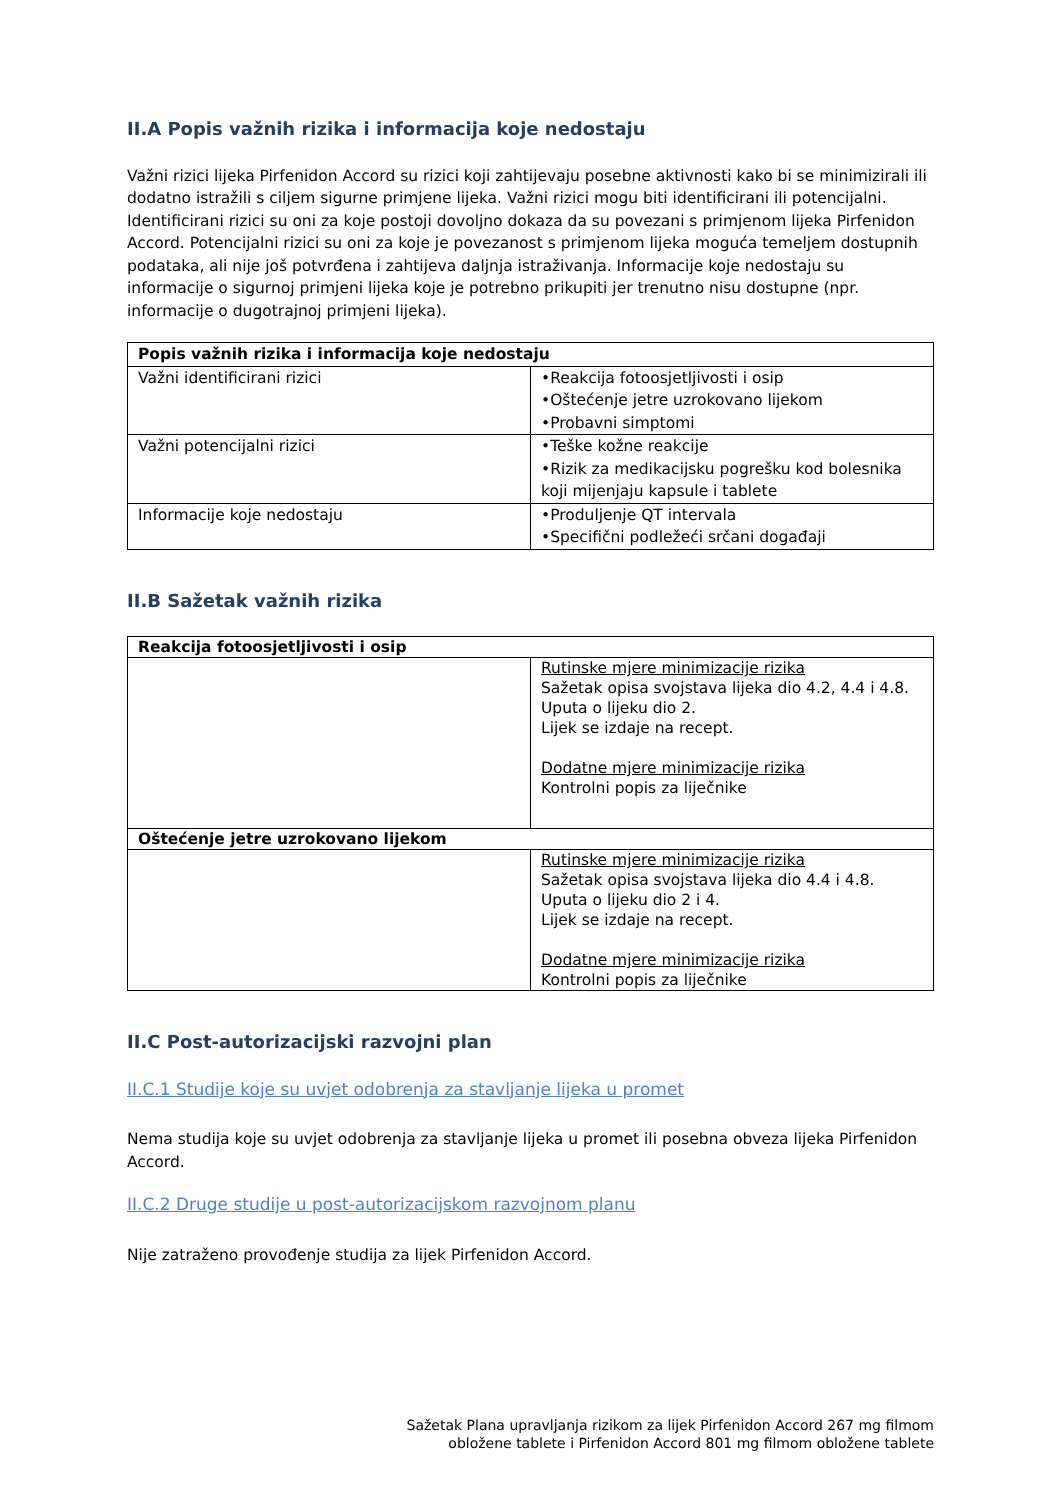II.A Popis važnih rizika i informacija koje nedostaju
Važni rizici lijeka Pirfenidon Accord su rizici koji zahtijevaju posebne aktivnosti kako bi se minimizirali ili dodatno istražili s ciljem sigurne primjene lijeka. Važni rizici mogu biti identificirani ili potencijalni. Identificirani rizici su oni za koje postoji dovoljno dokaza da su povezani s primjenom lijeka Pirfenidon Accord. Potencijalni rizici su oni za koje je povezanost s primjenom lijeka moguća temeljem dostupnih podataka, ali nije još potvrđena i zahtijeva daljnja istraživanja. Informacije koje nedostaju su informacije o sigurnoj primjeni lijeka koje je potrebno prikupiti jer trenutno nisu dostupne (npr. informacije o dugotrajnoj primjeni lijeka).
| Popis važnih rizika i informacija koje nedostaju | |
| --- | --- |
| Važni identificirani rizici | •Reakcija fotoosjetljivosti i osip •Oštećenje jetre uzrokovano lijekom •Probavni simptomi |
| Važni potencijalni rizici | •Teške kožne reakcije •Rizik za medikacijsku pogrešku kod bolesnika koji mijenjaju kapsule i tablete |
| Informacije koje nedostaju | •Produljenje QT intervala •Specifični podležeći srčani događaji |
II.B Sažetak važnih rizika
| Reakcija fotoosjetljivosti i osip | |
| --- | --- |
| | Rutinske mjere minimizacije rizika Sažetak opisa svojstava lijeka dio 4.2, 4.4 i 4.8. Uputa o lijeku dio 2. Lijek se izdaje na recept. Dodatne mjere minimizacije rizika Kontrolni popis za liječnike |
| Oštećenje jetre uzrokovano lijekom | |
| | Rutinske mjere minimizacije rizika Sažetak opisa svojstava lijeka dio 4.4 i 4.8. Uputa o lijeku dio 2 i 4. Lijek se izdaje na recept. Dodatne mjere minimizacije rizika Kontrolni popis za liječnike |
II.C Post-autorizacijski razvojni plan
II.C.1 Studije koje su uvjet odobrenja za stavljanje lijeka u promet
Nema studija koje su uvjet odobrenja za stavljanje lijeka u promet ili posebna obveza lijeka Pirfenidon Accord.
II.C.2 Druge studije u post-autorizacijskom razvojnom planu
Nije zatraženo provođenje studija za lijek Pirfenidon Accord.
Sažetak Plana upravljanja rizikom za lijek Pirfenidon Accord 267 mg filmom
obložene tablete i Pirfenidon Accord 801 mg filmom obložene tablete